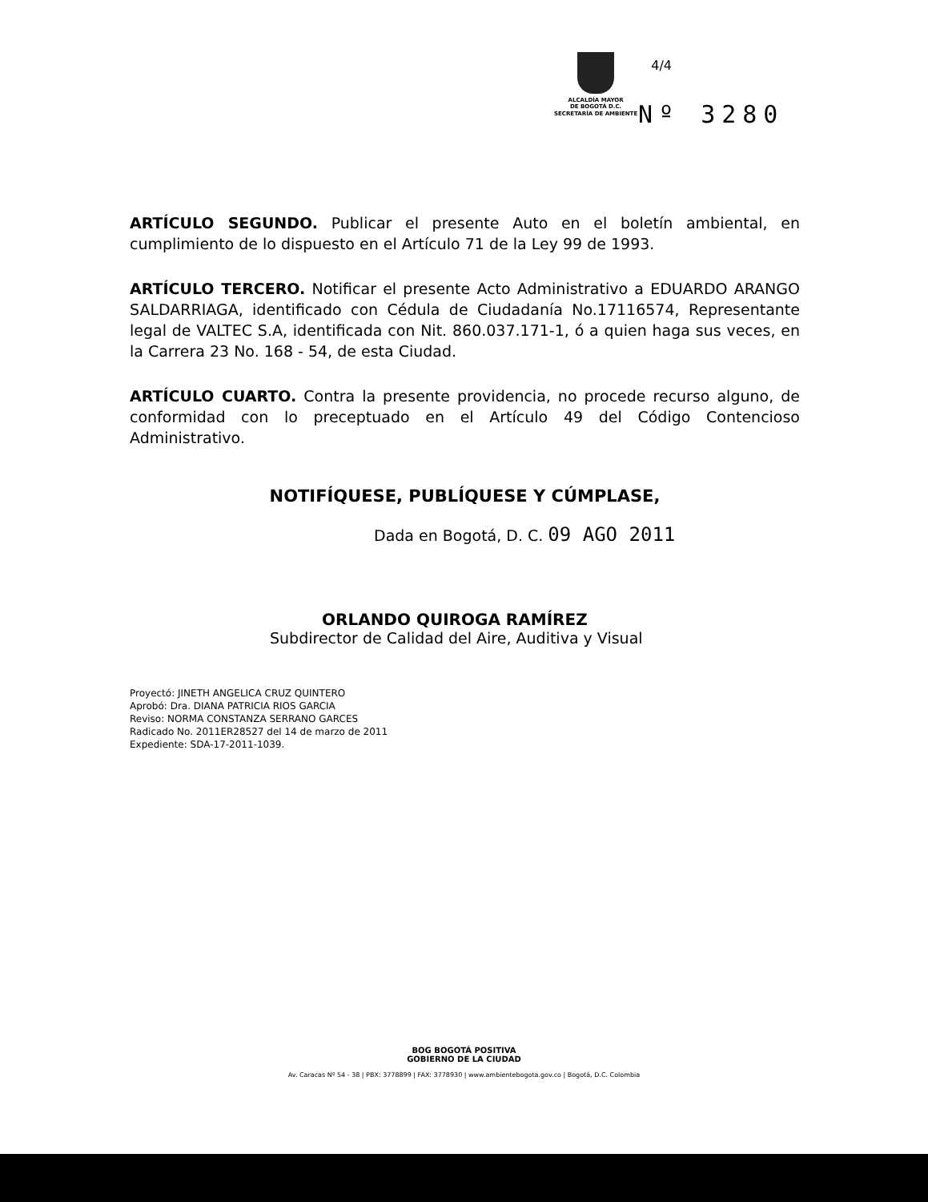4/4
ALCALDÍA MAYOR
DE BOGOTÁ D.C.
SECRETARÍA DE AMBIENTE
Nº 3280
ARTÍCULO SEGUNDO. Publicar el presente Auto en el boletín ambiental, en cumplimiento de lo dispuesto en el Artículo 71 de la Ley 99 de 1993.
ARTÍCULO TERCERO. Notificar el presente Acto Administrativo a EDUARDO ARANGO SALDARRIAGA, identificado con Cédula de Ciudadanía No.17116574, Representante legal de VALTEC S.A, identificada con Nit. 860.037.171-1, ó a quien haga sus veces, en la Carrera 23 No. 168 - 54, de esta Ciudad.
ARTÍCULO CUARTO. Contra la presente providencia, no procede recurso alguno, de conformidad con lo preceptuado en el Artículo 49 del Código Contencioso Administrativo.
NOTIFÍQUESE, PUBLÍQUESE Y CÚMPLASE,
Dada en Bogotá, D. C. 09 AGO 2011
ORLANDO QUIROGA RAMÍREZ
Subdirector de Calidad del Aire, Auditiva y Visual
Proyectó: JINETH ANGELICA CRUZ QUINTERO
Aprobó: Dra. DIANA PATRICIA RIOS GARCIA
Reviso: NORMA CONSTANZA SERRANO GARCES
Radicado No. 2011ER28527 del 14 de marzo de 2011
Expediente: SDA-17-2011-1039.
BOG BOGOTÁ POSITIVA
GOBIERNO DE LA CIUDAD
Av. Caracas Nº 54 - 38 | PBX: 3778899 | FAX: 3778930 | www.ambientebogota.gov.co | Bogotá, D.C. Colombia